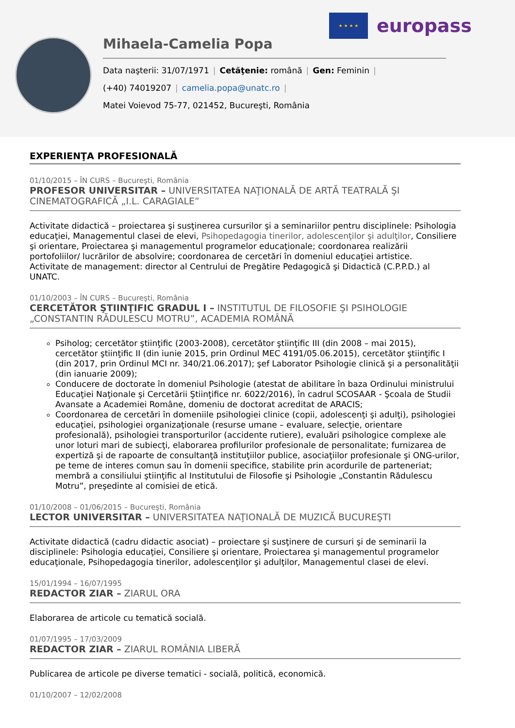★ ★ ★ ★
europass
Mihaela-Camelia Popa
Data naşterii: 31/07/1971 | Cetăţenie: română | Gen: Feminin |
(+40) 74019207 | camelia.popa@unatc.ro |
Matei Voievod 75-77, 021452, Bucureşti, România
EXPERIENŢA PROFESIONALĂ
01/10/2015 – ÎN CURS – Bucureşti, România
PROFESOR UNIVERSITAR – UNIVERSITATEA NAŢIONALĂ DE ARTĂ TEATRALĂ ŞI CINEMATOGRAFICĂ „I.L. CARAGIALE”
Activitate didactică – proiectarea şi susţinerea cursurilor şi a seminariilor pentru disciplinele: Psihologia educaţiei, Managementul clasei de elevi, Psihopedagogia tinerilor, adolescenţilor şi adulţilor, Consiliere şi orientare, Proiectarea şi managementul programelor educaţionale; coordonarea realizării portofoliilor/ lucrărilor de absolvire; coordonarea de cercetări în domeniul educaţiei artistice.
Activitate de management: director al Centrului de Pregătire Pedagogică şi Didactică (C.P.P.D.) al UNATC.
01/10/2003 – ÎN CURS – Bucureşti, România
CERCETĂTOR ŞTIINŢIFIC GRADUL I – INSTITUTUL DE FILOSOFIE ŞI PSIHOLOGIE „CONSTANTIN RĂDULESCU MOTRU”, ACADEMIA ROMÂNĂ
Psiholog; cercetător ştiinţific (2003-2008), cercetător ştiinţific III (din 2008 – mai 2015), cercetător ştiinţific II (din iunie 2015, prin Ordinul MEC 4191/05.06.2015), cercetător ştiinţific I (din 2017, prin Ordinul MCI nr. 340/21.06.2017); şef Laborator Psihologie clinică şi a personalităţii (din ianuarie 2009);
Conducere de doctorate în domeniul Psihologie (atestat de abilitare în baza Ordinului ministrului Educaţiei Naţionale şi Cercetării Ştiinţifice nr. 6022/2016), în cadrul SCOSAAR - Şcoala de Studii Avansate a Academiei Române, domeniu de doctorat acreditat de ARACIS;
Coordonarea de cercetări în domeniile psihologiei clinice (copii, adolescenţi şi adulţi), psihologiei educaţiei, psihologiei organizaţionale (resurse umane – evaluare, selecţie, orientare profesională), psihologiei transporturilor (accidente rutiere), evaluări psihologice complexe ale unor loturi mari de subiecţi, elaborarea profilurilor profesionale de personalitate; furnizarea de expertiză şi de rapoarte de consultanţă instituţiilor publice, asociaţiilor profesionale şi ONG-urilor, pe teme de interes comun sau în domenii specifice, stabilite prin acordurile de parteneriat; membră a consiliului ştiinţific al Institutului de Filosofie şi Psihologie „Constantin Rădulescu Motru”, preşedinte al comisiei de etică.
01/10/2008 – 01/06/2015 – Bucureşti, România
LECTOR UNIVERSITAR – UNIVERSITATEA NAŢIONALĂ DE MUZICĂ BUCUREŞTI
Activitate didactică (cadru didactic asociat) – proiectare şi susţinere de cursuri şi de seminarii la disciplinele: Psihologia educaţiei, Consiliere şi orientare, Proiectarea şi managementul programelor educaţionale, Psihopedagogia tinerilor, adolescenţilor şi adulţilor, Managementul clasei de elevi.
15/01/1994 – 16/07/1995
REDACTOR ZIAR – ZIARUL ORA
Elaborarea de articole cu tematică socială.
01/07/1995 – 17/03/2009
REDACTOR ZIAR – ZIARUL ROMÂNIA LIBERĂ
Publicarea de articole pe diverse tematici - socială, politică, economică.
01/10/2007 – 12/02/2008